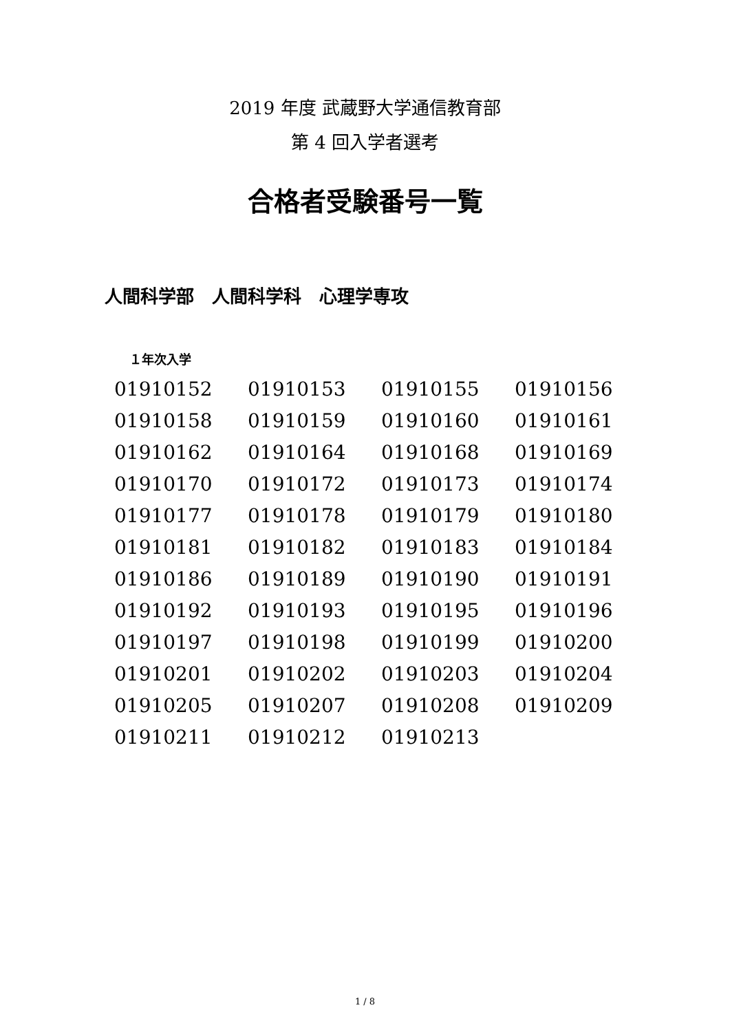2019 年度 武蔵野大学通信教育部
第 4 回入学者選考
合格者受験番号一覧
人間科学部　人間科学科　心理学専攻
１年次入学
| 01910152 | 01910153 | 01910155 | 01910156 |
| 01910158 | 01910159 | 01910160 | 01910161 |
| 01910162 | 01910164 | 01910168 | 01910169 |
| 01910170 | 01910172 | 01910173 | 01910174 |
| 01910177 | 01910178 | 01910179 | 01910180 |
| 01910181 | 01910182 | 01910183 | 01910184 |
| 01910186 | 01910189 | 01910190 | 01910191 |
| 01910192 | 01910193 | 01910195 | 01910196 |
| 01910197 | 01910198 | 01910199 | 01910200 |
| 01910201 | 01910202 | 01910203 | 01910204 |
| 01910205 | 01910207 | 01910208 | 01910209 |
| 01910211 | 01910212 | 01910213 | |
1 / 8